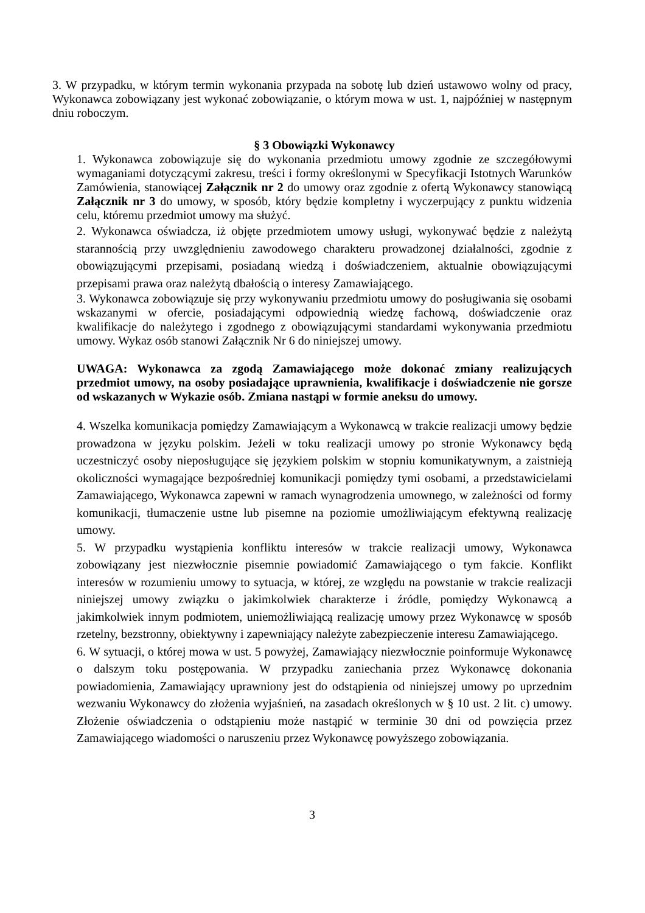3. W przypadku, w którym termin wykonania przypada na sobotę lub dzień ustawowo wolny od pracy, Wykonawca zobowiązany jest wykonać zobowiązanie, o którym mowa w ust. 1, najpóźniej w następnym dniu roboczym.
§ 3 Obowiązki Wykonawcy
1. Wykonawca zobowiązuje się do wykonania przedmiotu umowy zgodnie ze szczegółowymi wymaganiami dotyczącymi zakresu, treści i formy określonymi w Specyfikacji Istotnych Warunków Zamówienia, stanowiącej Załącznik nr 2 do umowy oraz zgodnie z ofertą Wykonawcy stanowiącą Załącznik nr 3 do umowy, w sposób, który będzie kompletny i wyczerpujący z punktu widzenia celu, któremu przedmiot umowy ma służyć.
2. Wykonawca oświadcza, iż objęte przedmiotem umowy usługi, wykonywać będzie z należytą starannością przy uwzględnieniu zawodowego charakteru prowadzonej działalności, zgodnie z obowiązującymi przepisami, posiadaną wiedzą i doświadczeniem, aktualnie obowiązującymi przepisami prawa oraz należytą dbałością o interesy Zamawiającego.
3. Wykonawca zobowiązuje się przy wykonywaniu przedmiotu umowy do posługiwania się osobami wskazanymi w ofercie, posiadającymi odpowiednią wiedzę fachową, doświadczenie oraz kwalifikacje do należytego i zgodnego z obowiązującymi standardami wykonywania przedmiotu umowy. Wykaz osób stanowi Załącznik Nr 6 do niniejszej umowy.
UWAGA: Wykonawca za zgodą Zamawiającego może dokonać zmiany realizujących przedmiot umowy, na osoby posiadające uprawnienia, kwalifikacje i doświadczenie nie gorsze od wskazanych w Wykazie osób. Zmiana nastąpi w formie aneksu do umowy.
4. Wszelka komunikacja pomiędzy Zamawiającym a Wykonawcą w trakcie realizacji umowy będzie prowadzona w języku polskim. Jeżeli w toku realizacji umowy po stronie Wykonawcy będą uczestniczyć osoby nieposługujące się językiem polskim w stopniu komunikatywnym, a zaistnieją okoliczności wymagające bezpośredniej komunikacji pomiędzy tymi osobami, a przedstawicielami Zamawiającego, Wykonawca zapewni w ramach wynagrodzenia umownego, w zależności od formy komunikacji, tłumaczenie ustne lub pisemne na poziomie umożliwiającym efektywną realizację umowy.
5. W przypadku wystąpienia konfliktu interesów w trakcie realizacji umowy, Wykonawca zobowiązany jest niezwłocznie pisemnie powiadomić Zamawiającego o tym fakcie. Konflikt interesów w rozumieniu umowy to sytuacja, w której, ze względu na powstanie w trakcie realizacji niniejszej umowy związku o jakimkolwiek charakterze i źródle, pomiędzy Wykonawcą a jakimkolwiek innym podmiotem, uniemożliwiającą realizację umowy przez Wykonawcę w sposób rzetelny, bezstronny, obiektywny i zapewniający należyte zabezpieczenie interesu Zamawiającego.
6. W sytuacji, o której mowa w ust. 5 powyżej, Zamawiający niezwłocznie poinformuje Wykonawcę o dalszym toku postępowania. W przypadku zaniechania przez Wykonawcę dokonania powiadomienia, Zamawiający uprawniony jest do odstąpienia od niniejszej umowy po uprzednim wezwaniu Wykonawcy do złożenia wyjaśnień, na zasadach określonych w § 10 ust. 2 lit. c) umowy. Złożenie oświadczenia o odstąpieniu może nastąpić w terminie 30 dni od powzięcia przez Zamawiającego wiadomości o naruszeniu przez Wykonawcę powyższego zobowiązania.
3